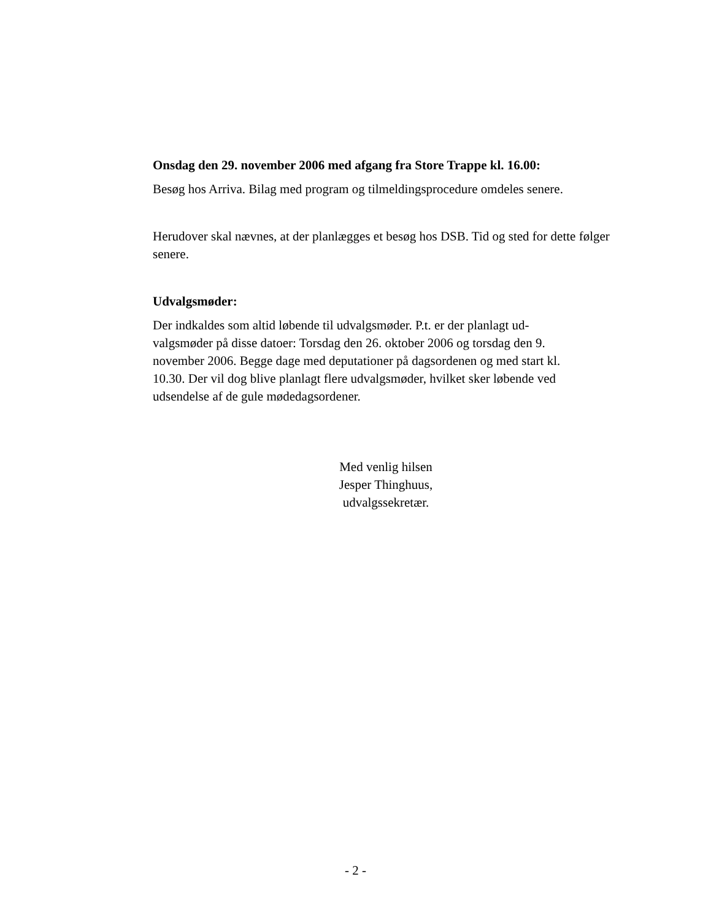Onsdag den 29. november 2006 med afgang fra Store Trappe kl. 16.00:
Besøg hos Arriva. Bilag med program og tilmeldingsprocedure omdeles senere.
Herudover skal nævnes, at der planlægges et besøg hos DSB. Tid og sted for dette følger senere.
Udvalgsmøder:
Der indkaldes som altid løbende til udvalgsmøder. P.t. er der planlagt ud-
valgsmøder på disse datoer: Torsdag den 26. oktober 2006 og torsdag den 9.
november 2006. Begge dage med deputationer på dagsordenen og med start kl.
10.30. Der vil dog blive planlagt flere udvalgsmøder, hvilket sker løbende ved
udsendelse af de gule mødedagsordener.
Med venlig hilsen
Jesper Thinghuus,
udvalgssekretær.
- 2 -